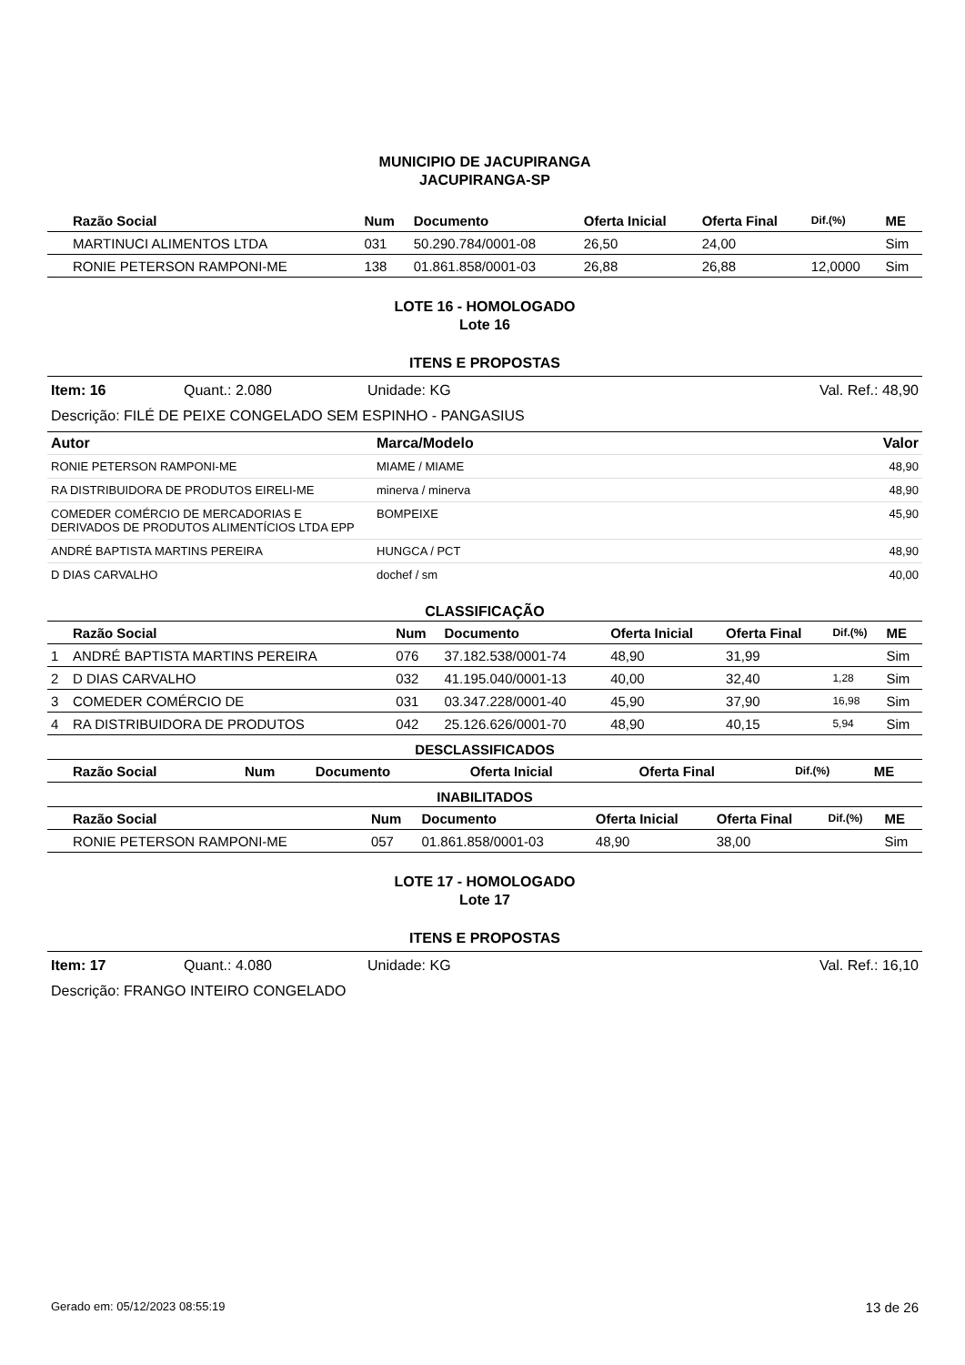MUNICIPIO DE JACUPIRANGA
JACUPIRANGA-SP
| | Razão Social | Num | Documento | Oferta Inicial | Oferta Final | Dif.(%) | ME |
| --- | --- | --- | --- | --- | --- | --- | --- |
| | MARTINUCI ALIMENTOS LTDA | 031 | 50.290.784/0001-08 | 26,50 | 24,00 | | Sim |
| | RONIE PETERSON RAMPONI-ME | 138 | 01.861.858/0001-03 | 26,88 | 26,88 | 12,0000 | Sim |
LOTE 16 - HOMOLOGADO
Lote 16
ITENS E PROPOSTAS
Item: 16 Quant.: 2.080 Unidade: KG Val. Ref.: 48,90
Descrição: FILÉ DE PEIXE CONGELADO SEM ESPINHO - PANGASIUS
| Autor | Marca/Modelo | Valor |
| --- | --- | --- |
| RONIE PETERSON RAMPONI-ME | MIAME / MIAME | 48,90 |
| RA DISTRIBUIDORA DE PRODUTOS EIRELI-ME | minerva / minerva | 48,90 |
| COMEDER COMÉRCIO DE MERCADORIAS E DERIVADOS DE PRODUTOS ALIMENTÍCIOS LTDA EPP | BOMPEIXE | 45,90 |
| ANDRÉ BAPTISTA MARTINS PEREIRA | HUNGCA / PCT | 48,90 |
| D DIAS CARVALHO | dochef / sm | 40,00 |
CLASSIFICAÇÃO
| | Razão Social | Num | Documento | Oferta Inicial | Oferta Final | Dif.(%) | ME |
| --- | --- | --- | --- | --- | --- | --- | --- |
| 1 | ANDRÉ BAPTISTA MARTINS PEREIRA | 076 | 37.182.538/0001-74 | 48,90 | 31,99 | | Sim |
| 2 | D DIAS CARVALHO | 032 | 41.195.040/0001-13 | 40,00 | 32,40 | 1,28 | Sim |
| 3 | COMEDER COMÉRCIO DE | 031 | 03.347.228/0001-40 | 45,90 | 37,90 | 16,98 | Sim |
| 4 | RA DISTRIBUIDORA DE PRODUTOS | 042 | 25.126.626/0001-70 | 48,90 | 40,15 | 5,94 | Sim |
DESCLASSIFICADOS
| | Razão Social | Num | Documento | Oferta Inicial | Oferta Final | Dif.(%) | ME |
| --- | --- | --- | --- | --- | --- | --- | --- |
INABILITADOS
| | Razão Social | Num | Documento | Oferta Inicial | Oferta Final | Dif.(%) | ME |
| --- | --- | --- | --- | --- | --- | --- | --- |
| | RONIE PETERSON RAMPONI-ME | 057 | 01.861.858/0001-03 | 48,90 | 38,00 | | Sim |
LOTE 17 - HOMOLOGADO
Lote 17
ITENS E PROPOSTAS
Item: 17 Quant.: 4.080 Unidade: KG Val. Ref.: 16,10
Descrição: FRANGO INTEIRO CONGELADO
Gerado em: 05/12/2023 08:55:19 13 de 26